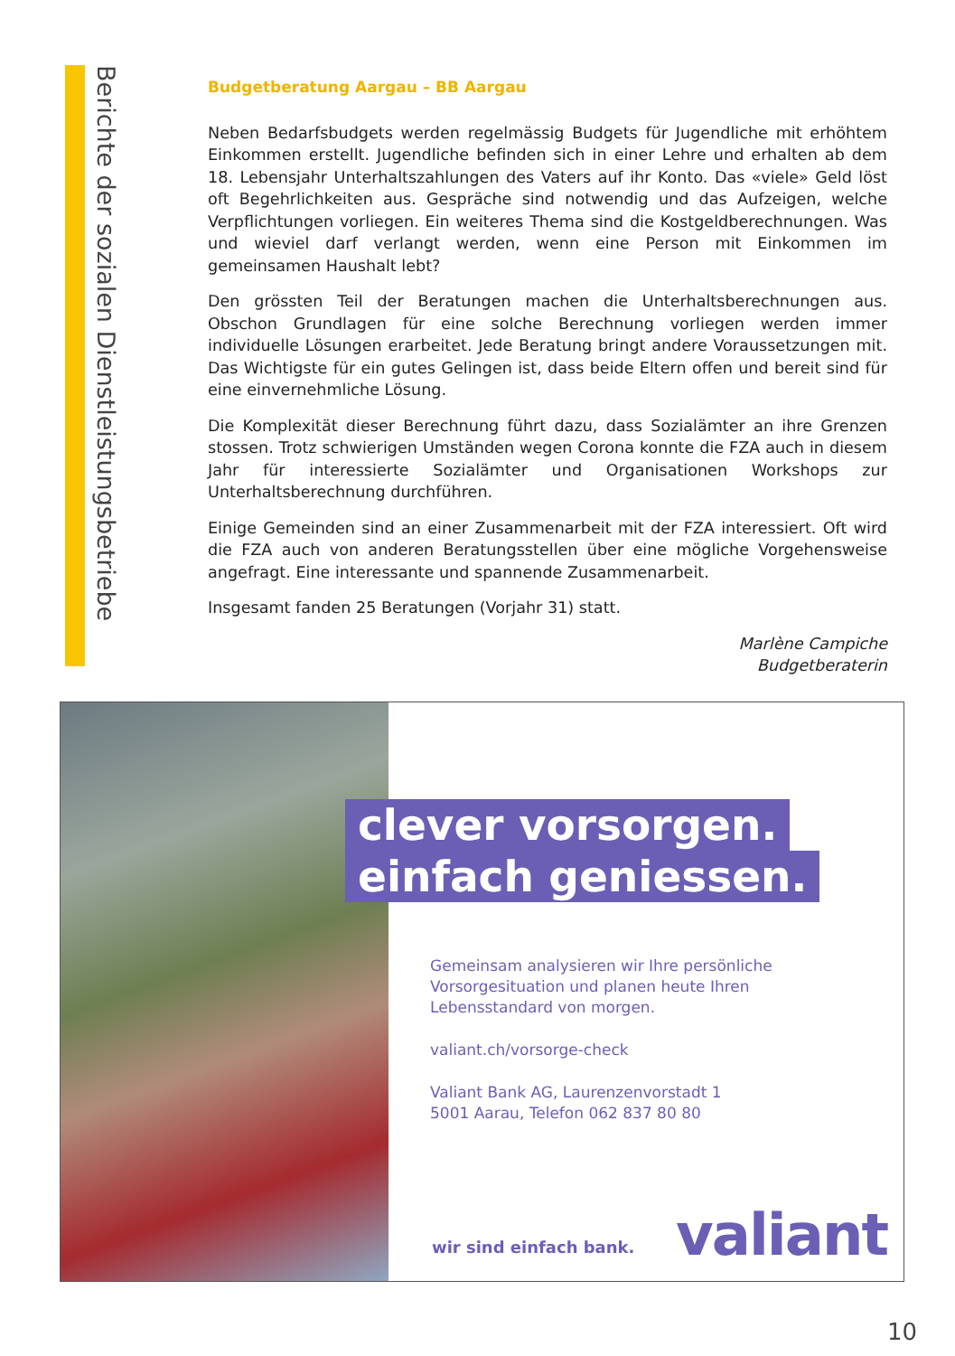Berichte der sozialen Dienstleistungsbetriebe
Budgetberatung Aargau – BB Aargau
Neben Bedarfsbudgets werden regelmässig Budgets für Jugendliche mit erhöhtem Einkommen erstellt. Jugendliche befinden sich in einer Lehre und erhalten ab dem 18. Lebensjahr Unterhaltszahlungen des Vaters auf ihr Konto. Das «viele» Geld löst oft Begehrlichkeiten aus. Gespräche sind notwendig und das Aufzeigen, welche Verpflichtungen vorliegen. Ein weiteres Thema sind die Kostgeldberechnungen. Was und wieviel darf verlangt werden, wenn eine Person mit Einkommen im gemeinsamen Haushalt lebt?
Den grössten Teil der Beratungen machen die Unterhaltsberechnungen aus. Obschon Grundlagen für eine solche Berechnung vorliegen werden immer individuelle Lösungen erarbeitet. Jede Beratung bringt andere Voraussetzungen mit. Das Wichtigste für ein gutes Gelingen ist, dass beide Eltern offen und bereit sind für eine einvernehmliche Lösung.
Die Komplexität dieser Berechnung führt dazu, dass Sozialämter an ihre Grenzen stossen. Trotz schwierigen Umständen wegen Corona konnte die FZA auch in diesem Jahr für interessierte Sozialämter und Organisationen Workshops zur Unterhaltsberechnung durchführen.
Einige Gemeinden sind an einer Zusammenarbeit mit der FZA interessiert. Oft wird die FZA auch von anderen Beratungsstellen über eine mögliche Vorgehensweise angefragt. Eine interessante und spannende Zusammenarbeit.
Insgesamt fanden 25 Beratungen (Vorjahr 31) statt.
Marlène Campiche
Budgetberaterin
clever vorsorgen.
einfach geniessen.
Gemeinsam analysieren wir Ihre persönliche
Vorsorgesituation und planen heute Ihren
Lebensstandard von morgen.
valiant.ch/vorsorge-check
Valiant Bank AG, Laurenzenvorstadt 1
5001 Aarau, Telefon 062 837 80 80
wir sind einfach bank. valiant
10